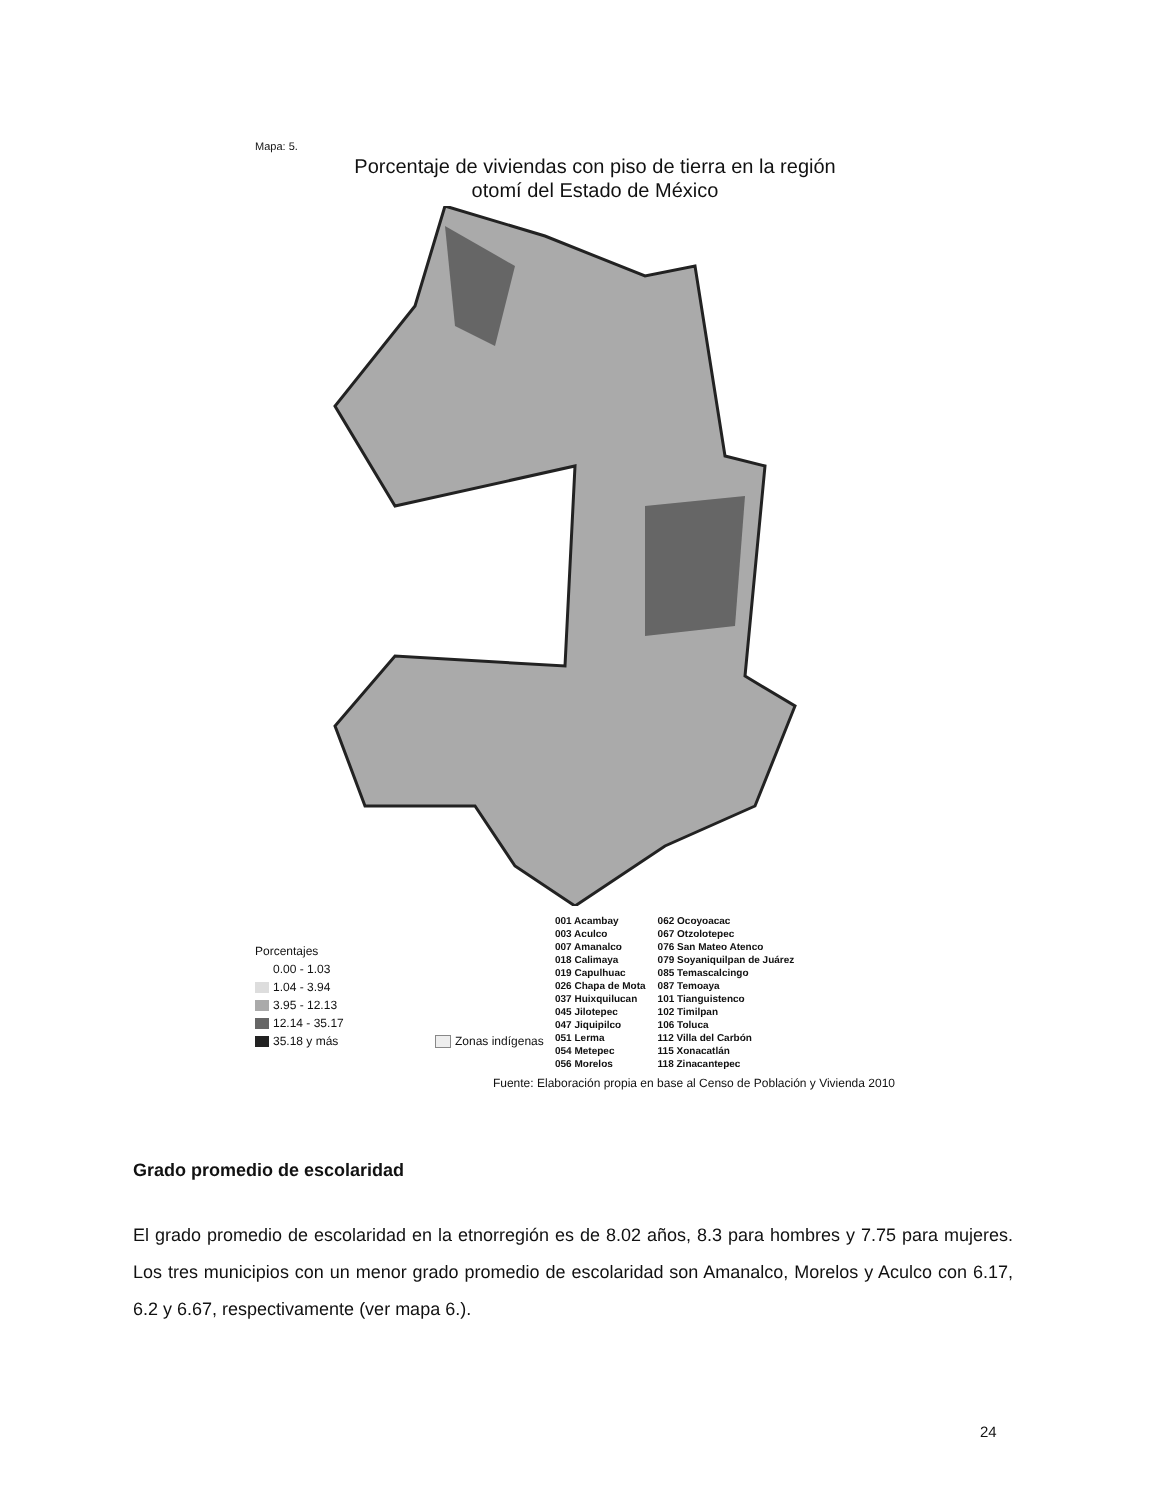Mapa: 5.
Porcentaje de viviendas con piso de tierra en la región
otomí del Estado de México
Porcentajes
0.00 - 1.03
1.04 - 3.94
3.95 - 12.13
12.14 - 35.17
35.18 y más
Zonas indígenas
001 Acambay
003 Aculco
007 Amanalco
018 Calimaya
019 Capulhuac
026 Chapa de Mota
037 Huixquilucan
045 Jilotepec
047 Jiquipilco
051 Lerma
054 Metepec
056 Morelos
062 Ocoyoacac
067 Otzolotepec
076 San Mateo Atenco
079 Soyaniquilpan de Juárez
085 Temascalcingo
087 Temoaya
101 Tianguistenco
102 Timilpan
106 Toluca
112 Villa del Carbón
115 Xonacatlán
118 Zinacantepec
Fuente: Elaboración propia en base al Censo de Población y Vivienda 2010
Grado promedio de escolaridad
El grado promedio de escolaridad en la etnorregión es de 8.02 años, 8.3 para hombres y 7.75 para mujeres. Los tres municipios con un menor grado promedio de escolaridad son Amanalco, Morelos y Aculco con 6.17, 6.2 y 6.67, respectivamente (ver mapa 6.).
24